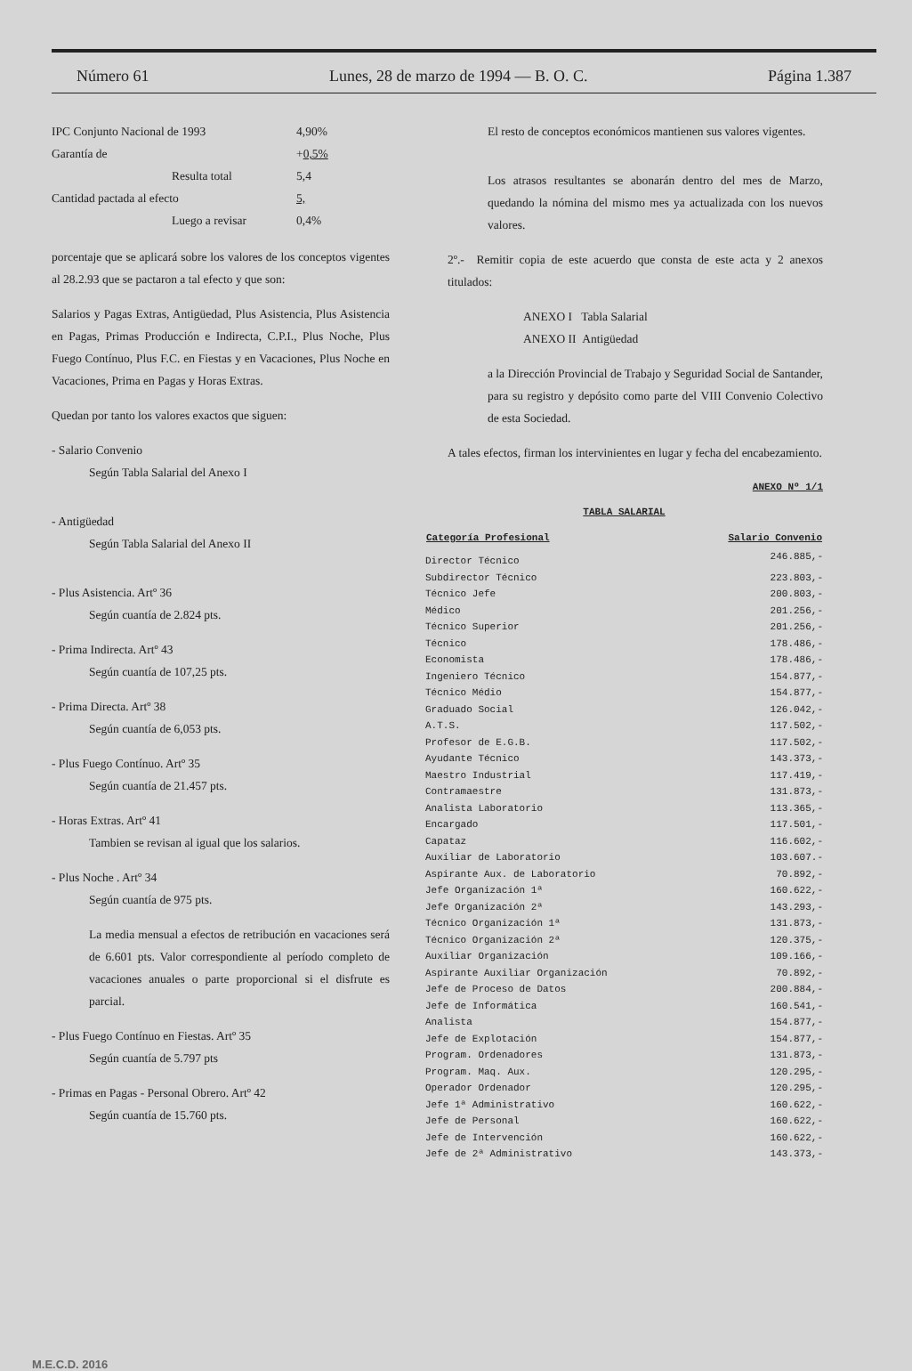Número 61 Lunes, 28 de marzo de 1994 — B. O. C. Página 1.387
| IPC Conjunto Nacional de 1993 | 4,90% |
| Garantía de | + 0,5% |
| Resulta total | 5,4 |
| Cantidad pactada al efecto | 5, |
| Luego a revisar | 0,4% |
porcentaje que se aplicará sobre los valores de los conceptos vigentes al 28.2.93 que se pactaron a tal efecto y que son:
Salarios y Pagas Extras, Antigüedad, Plus Asistencia, Plus Asistencia en Pagas, Primas Producción e Indirecta, C.P.I., Plus Noche, Plus Fuego Contínuo, Plus F.C. en Fiestas y en Vacaciones, Plus Noche en Vacaciones, Prima en Pagas y Horas Extras.
Quedan por tanto los valores exactos que siguen:
- Salario Convenio
Según Tabla Salarial del Anexo I
- Antigüedad
Según Tabla Salarial del Anexo II
- Plus Asistencia. Artº 36
Según cuantía de 2.824 pts.
- Prima Indirecta. Artº 43
Según cuantía de 107,25 pts.
- Prima Directa. Artº 38
Según cuantía de 6,053 pts.
- Plus Fuego Contínuo. Artº 35
Según cuantía de 21.457 pts.
- Horas Extras. Artº 41
Tambien se revisan al igual que los salarios.
- Plus Noche . Artº 34
Según cuantía de 975 pts.
La media mensual a efectos de retribución en vacaciones será de 6.601 pts. Valor correspondiente al período completo de vacaciones anuales o parte proporcional si el disfrute es parcial.
- Plus Fuego Contínuo en Fiestas. Artº 35
Según cuantía de 5.797 pts
- Primas en Pagas - Personal Obrero. Artº 42
Según cuantía de 15.760 pts.
El resto de conceptos económicos mantienen sus valores vigentes.
Los atrasos resultantes se abonarán dentro del mes de Marzo, quedando la nómina del mismo mes ya actualizada con los nuevos valores.
2º.- Remitir copia de este acuerdo que consta de este acta y 2 anexos titulados:
ANEXO I Tabla Salarial
ANEXO II Antigüedad
a la Dirección Provincial de Trabajo y Seguridad Social de Santander, para su registro y depósito como parte del VIII Convenio Colectivo de esta Sociedad.
A tales efectos, firman los intervinientes en lugar y fecha del encabezamiento.
ANEXO Nº 1/1
TABLA SALARIAL
| Categoría Profesional | Salario Convenio |
| --- | --- |
| Director Técnico | 246.885,- |
| Subdirector Técnico | 223.803,- |
| Técnico Jefe | 200.803,- |
| Médico | 201.256,- |
| Técnico Superior | 201.256,- |
| Técnico | 178.486,- |
| Economista | 178.486,- |
| Ingeniero Técnico | 154.877,- |
| Técnico Médio | 154.877,- |
| Graduado Social | 126.042,- |
| A.T.S. | 117.502,- |
| Profesor de E.G.B. | 117.502,- |
| Ayudante Técnico | 143.373,- |
| Maestro Industrial | 117.419,- |
| Contramaestre | 131.873,- |
| Analista Laboratorio | 113.365,- |
| Encargado | 117.501,- |
| Capataz | 116.602,- |
| Auxiliar de Laboratorio | 103.607.- |
| Aspirante Aux. de Laboratorio | 70.892,- |
| Jefe Organización 1ª | 160.622,- |
| Jefe Organización 2ª | 143.293,- |
| Técnico Organización 1ª | 131.873,- |
| Técnico Organización 2ª | 120.375,- |
| Auxiliar Organización | 109.166,- |
| Aspirante Auxiliar Organización | 70.892,- |
| Jefe de Proceso de Datos | 200.884,- |
| Jefe de Informática | 160.541,- |
| Analista | 154.877,- |
| Jefe de Explotación | 154.877,- |
| Program. Ordenadores | 131.873,- |
| Program. Maq. Aux. | 120.295,- |
| Operador Ordenador | 120.295,- |
| Jefe 1ª Administrativo | 160.622,- |
| Jefe de Personal | 160.622,- |
| Jefe de Intervención | 160.622,- |
| Jefe de 2ª Administrativo | 143.373,- |
M.E.C.D. 2016